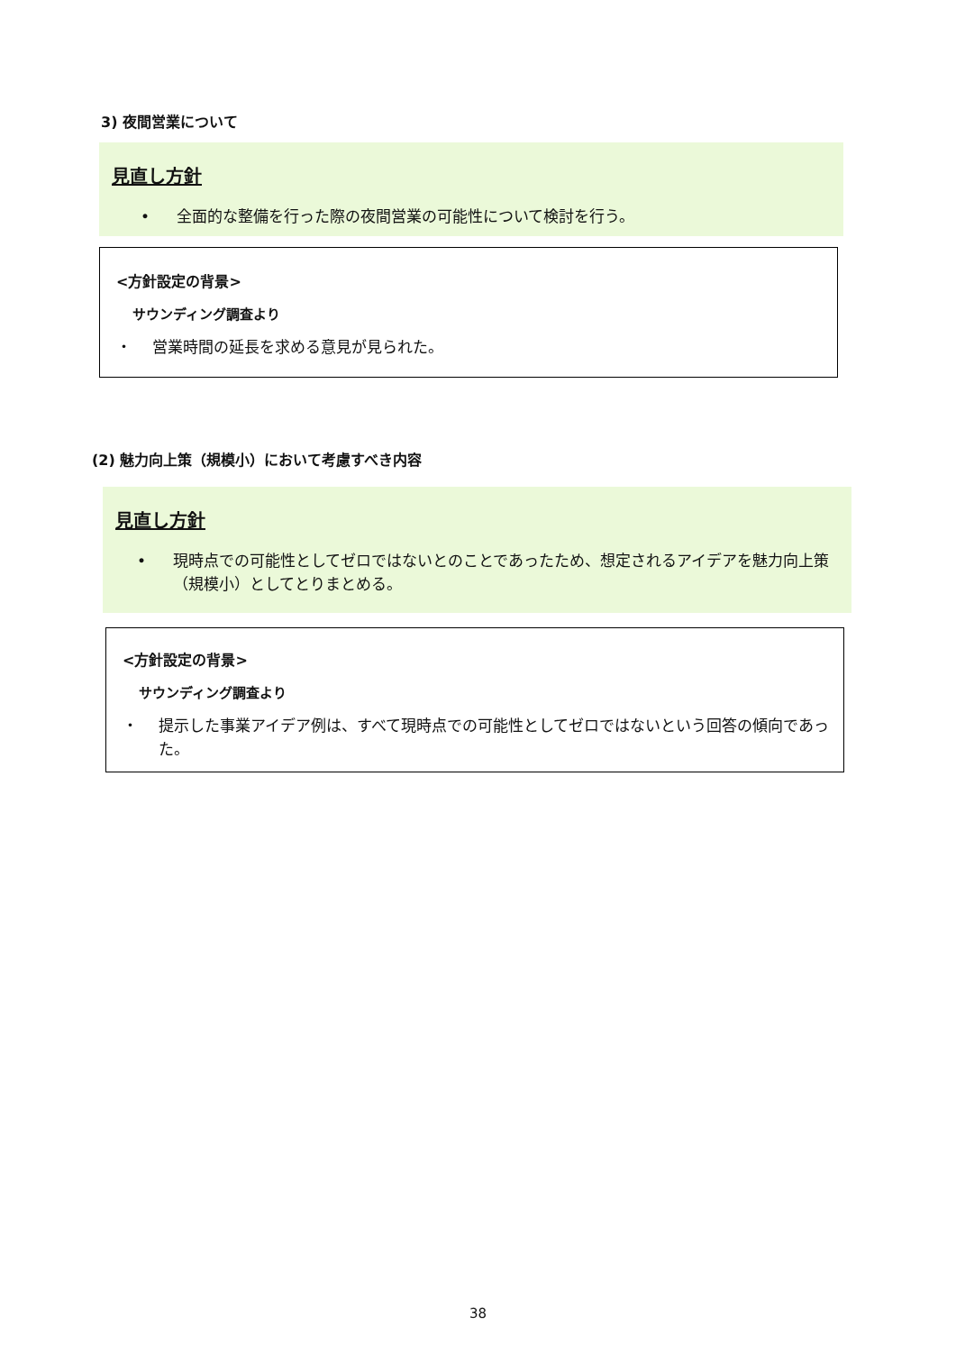3) 夜間営業について
見直し方針
• 全面的な整備を行った際の夜間営業の可能性について検討を行う。
<方針設定の背景>
サウンディング調査より
・ 営業時間の延長を求める意見が見られた。
(2) 魅力向上策（規模小）において考慮すべき内容
見直し方針
• 現時点での可能性としてゼロではないとのことであったため、想定されるアイデアを魅力向上策（規模小）としてとりまとめる。
<方針設定の背景>
サウンディング調査より
・ 提示した事業アイデア例は、すべて現時点での可能性としてゼロではないという回答の傾向であった。
38